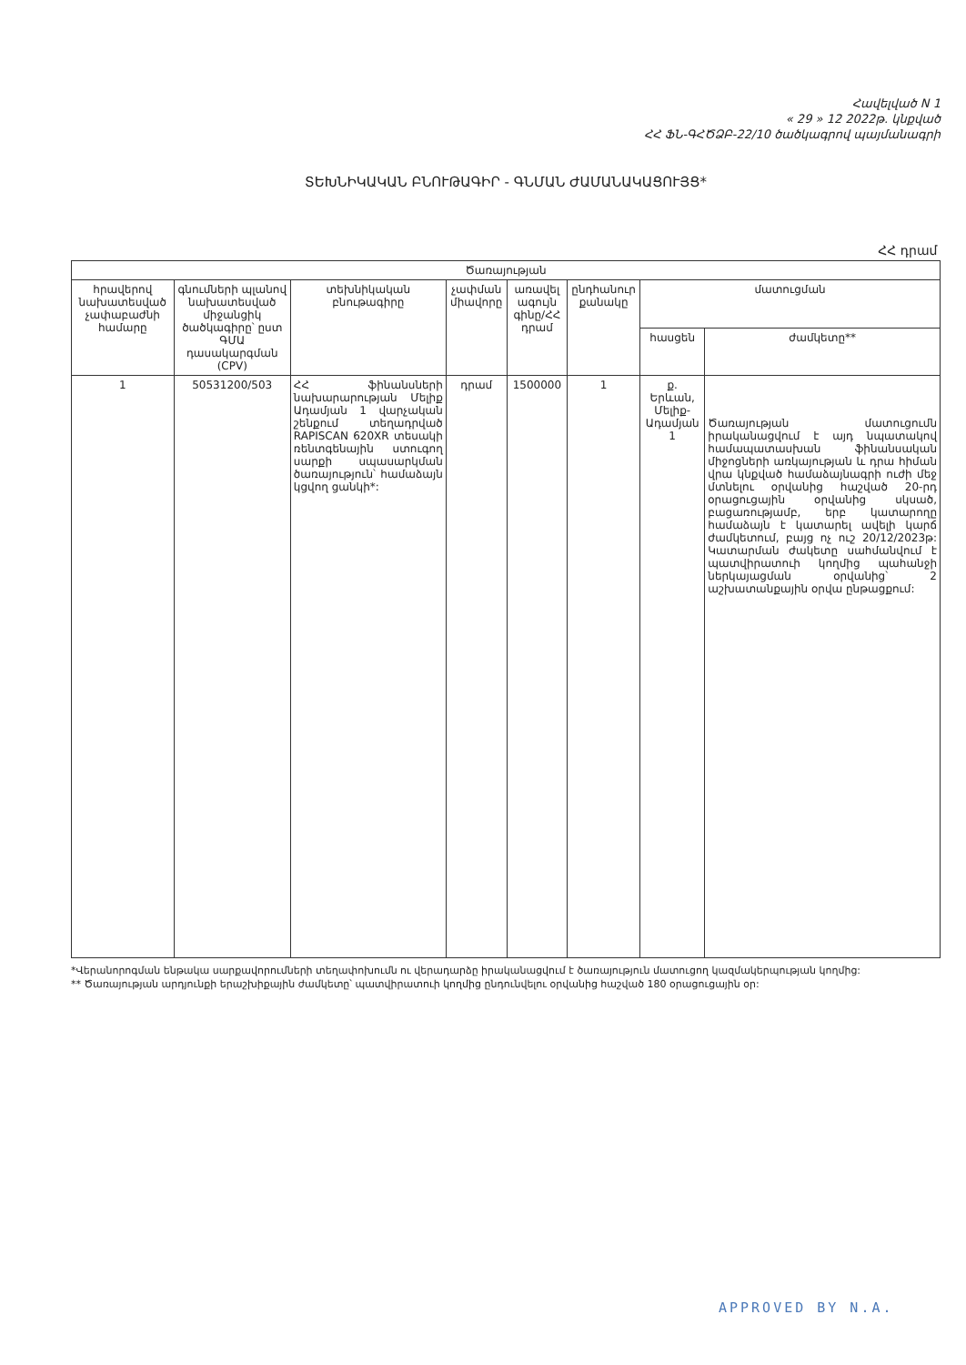Հավելված N 1
« 29 » 12 2022թ. կնքված
ՀՀ ՖՆ-ԳՀԾՁԲ-22/10 ծածկագրով պայմանագրի
ՏԵԽՆԻԿԱԿԱՆ ԲՆՈՒԹԱԳԻՐ - ԳՆՄԱՆ ԺԱՄԱՆԱԿԱՑՈՒՅՑ*
| ՀՀ դրամ | | | | | | | |
| Ծառայության | | | | | | | |
| հրավերով նախատեսված չափաբաժնի համարը | գնումների պլանով նախատեսված միջանցիկ ծածկագիրը՝ ըստ ԳՄԱ դասակարգման (CPV) | տեխնիկական բնութագիրը | չափման միավորը | առավել ագույն գինը/ՀՀ դրամ | ընդհանուր քանակը | մատուցման | |
| | | | | | | հասցեն | ժամկետը** |
| 1 | 50531200/503 | ՀՀ ֆինանսների նախարարության Մելիք Ադամյան 1 վարչական շենքում տեղադրված RAPISCAN 620XR տեսակի ռենտգենային ստուգող սարքի սպասարկման ծառայություն՝ համաձայն կցվող ցանկի*: | դրամ | 1500000 | 1 | ք. Երևան, Մելիք-Ադամյան 1 | Ծառայության մատուցումն իրականացվում է այդ նպատակով համապատասխան ֆինանսական միջոցների առկայության և դրա հիման վրա կնքված համաձայնագրի ուժի մեջ մտնելու օրվանից հաշված 20-րդ օրացուցային օրվանից սկսած, բացառությամբ, երբ կատարողը համաձայն է կատարել ավելի կարճ ժամկետում, բայց ոչ ուշ 20/12/2023թ: Կատարման ժակետը սահմանվում է պատվիրատուի կողմից պահանջի ներկայացման օրվանից՝ 2 աշխատանքային օրվա ընթացքում: |
*Վերանորոգման ենթակա սարքավորումների տեղափոխումն ու վերադարձը իրականացվում է ծառայություն մատուցող կազմակերպության կողմից:
** Ծառայության արդյունքի երաշխիքային ժամկետը՝ պատվիրատուի կողմից ընդունվելու օրվանից հաշված 180 օրացուցային օր:
APPROVED BY N.A.